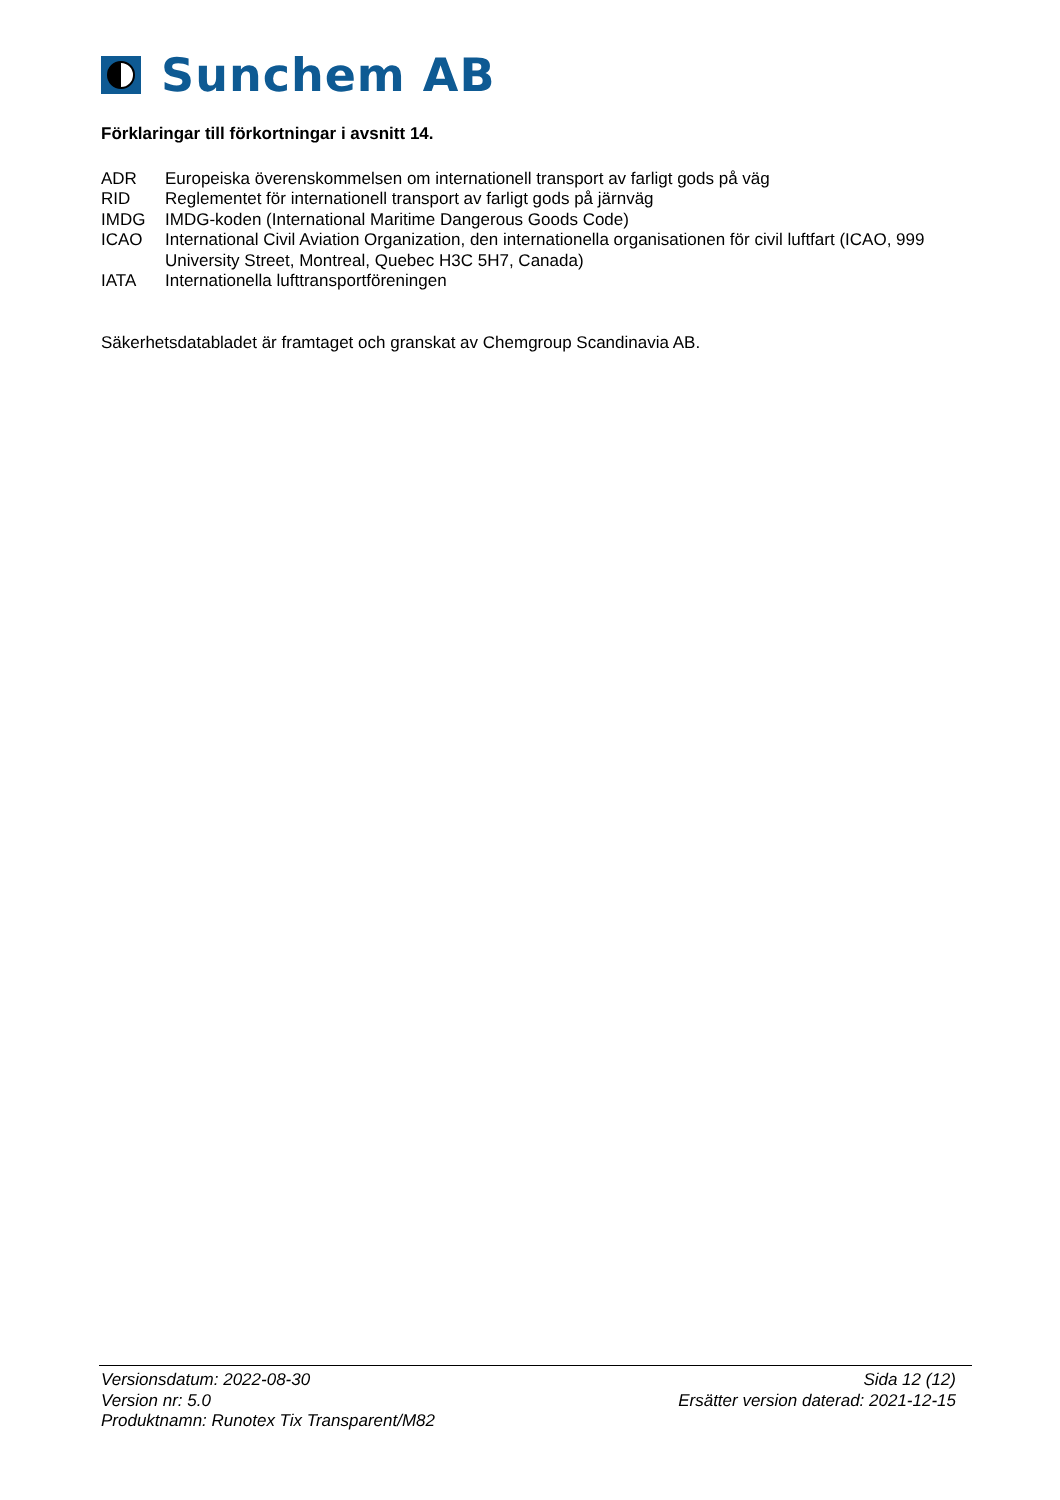Sunchem AB
Förklaringar till förkortningar i avsnitt 14.
| ADR | Europeiska överenskommelsen om internationell transport av farligt gods på väg |
| RID | Reglementet för internationell transport av farligt gods på järnväg |
| IMDG | IMDG-koden (International Maritime Dangerous Goods Code) |
| ICAO | International Civil Aviation Organization, den internationella organisationen för civil luftfart (ICAO, 999 University Street, Montreal, Quebec H3C 5H7, Canada) |
| IATA | Internationella lufttransportföreningen |
Säkerhetsdatabladet är framtaget och granskat av Chemgroup Scandinavia AB.
Versionsdatum: 2022-08-30 Sida 12 (12)
Version nr: 5.0 Ersätter version daterad: 2021-12-15
Produktnamn: Runotex Tix Transparent/M82